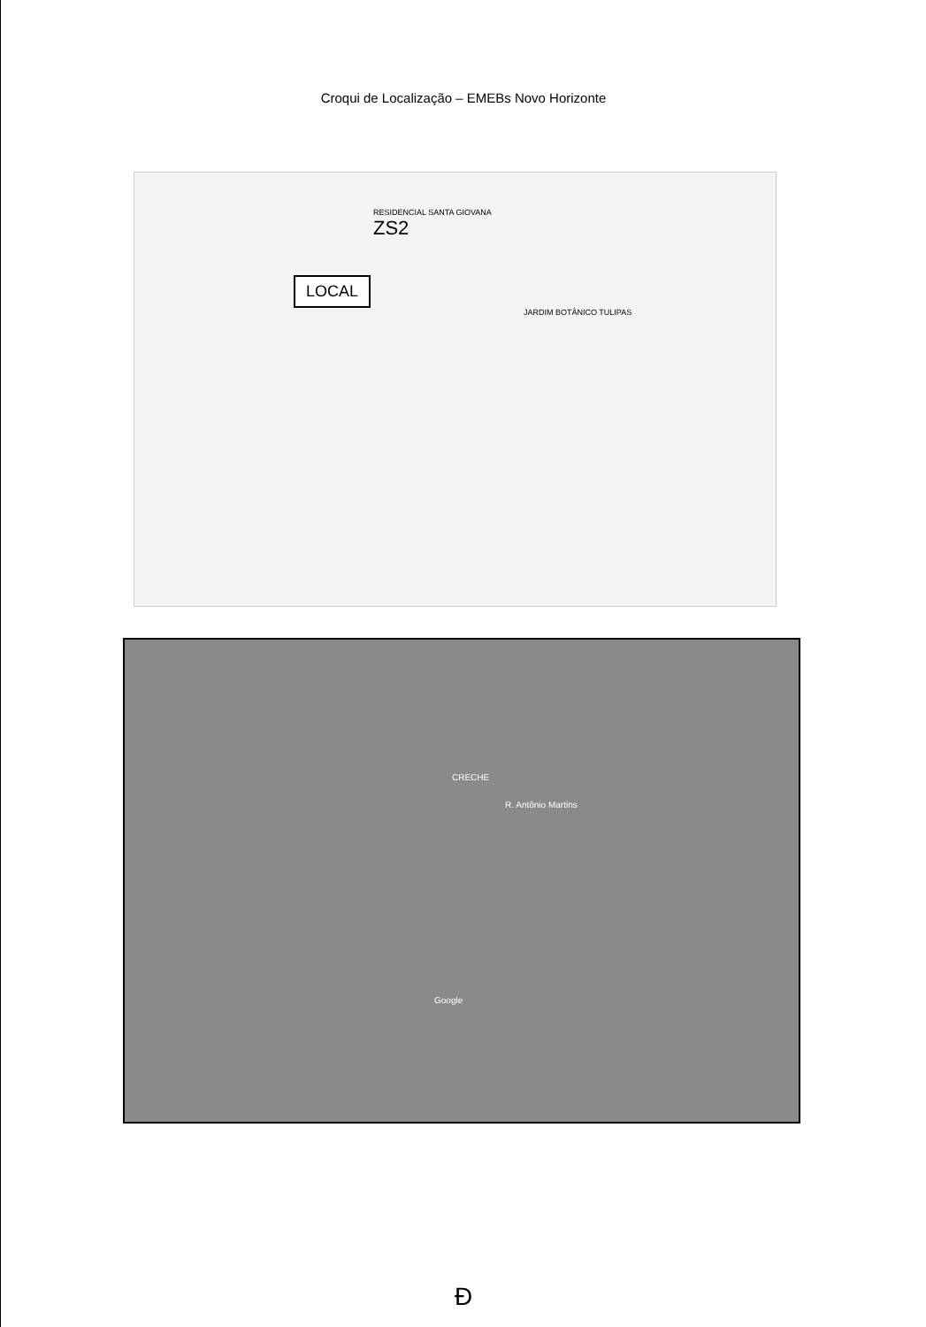Croqui de Localização – EMEBs Novo Horizonte
RESIDENCIAL SANTA GIOVANA
ZS2
LOCAL
JARDIM BOTÂNICO TULIPAS
CRECHE
R. Antônio Martins
Google
Ð